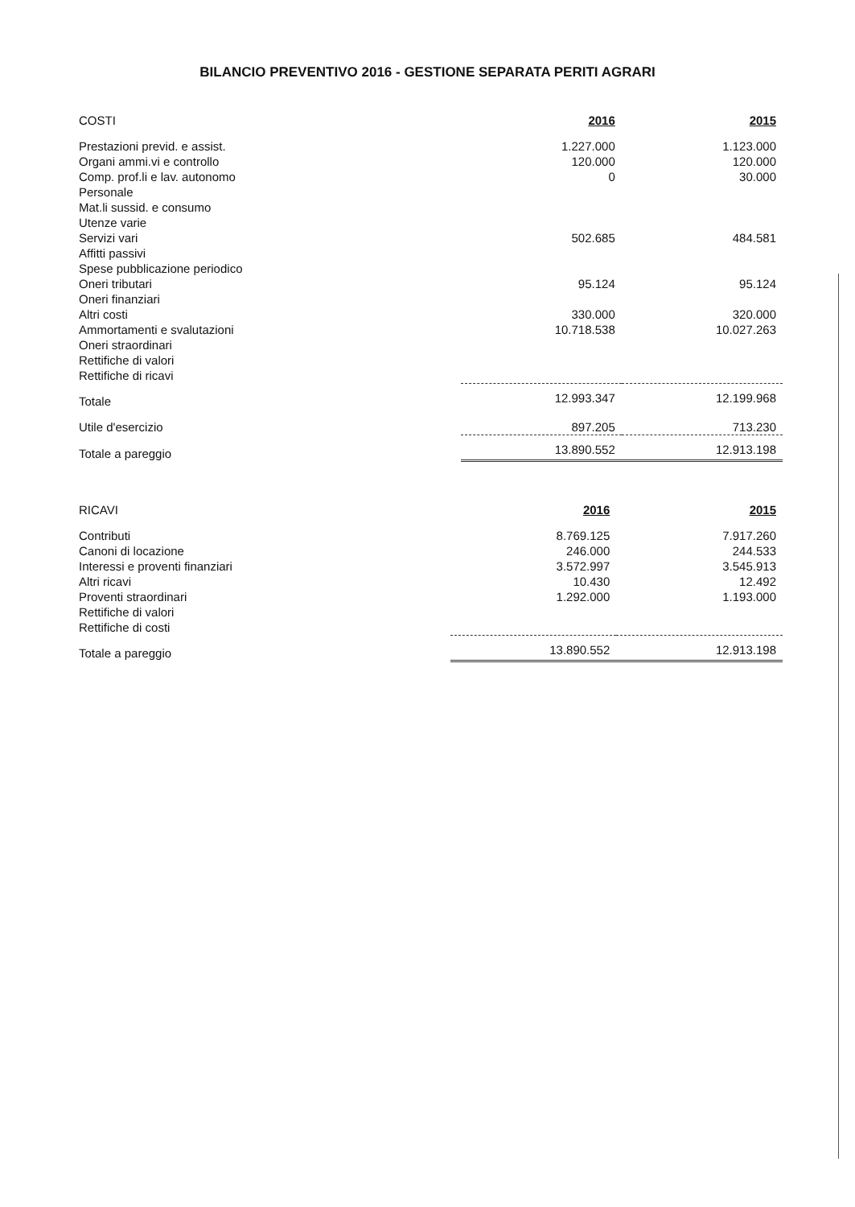BILANCIO PREVENTIVO 2016 - GESTIONE SEPARATA PERITI AGRARI
| COSTI | 2016 | 2015 |
| --- | --- | --- |
| Prestazioni previd. e assist. | 1.227.000 | 1.123.000 |
| Organi ammi.vi e controllo | 120.000 | 120.000 |
| Comp. prof.li e lav. autonomo | 0 | 30.000 |
| Personale | | |
| Mat.li sussid. e consumo | | |
| Utenze varie | | |
| Servizi vari | 502.685 | 484.581 |
| Affitti passivi | | |
| Spese pubblicazione periodico | | |
| Oneri tributari | 95.124 | 95.124 |
| Oneri finanziari | | |
| Altri costi | 330.000 | 320.000 |
| Ammortamenti e svalutazioni | 10.718.538 | 10.027.263 |
| Oneri straordinari | | |
| Rettifiche di valori | | |
| Rettifiche di ricavi | | |
| Totale | 12.993.347 | 12.199.968 |
| Utile d'esercizio | 897.205 | 713.230 |
| Totale a pareggio | 13.890.552 | 12.913.198 |
| RICAVI | 2016 | 2015 |
| --- | --- | --- |
| Contributi | 8.769.125 | 7.917.260 |
| Canoni di locazione | 246.000 | 244.533 |
| Interessi e proventi finanziari | 3.572.997 | 3.545.913 |
| Altri ricavi | 10.430 | 12.492 |
| Proventi straordinari | 1.292.000 | 1.193.000 |
| Rettifiche di valori | | |
| Rettifiche di costi | | |
| Totale a pareggio | 13.890.552 | 12.913.198 |